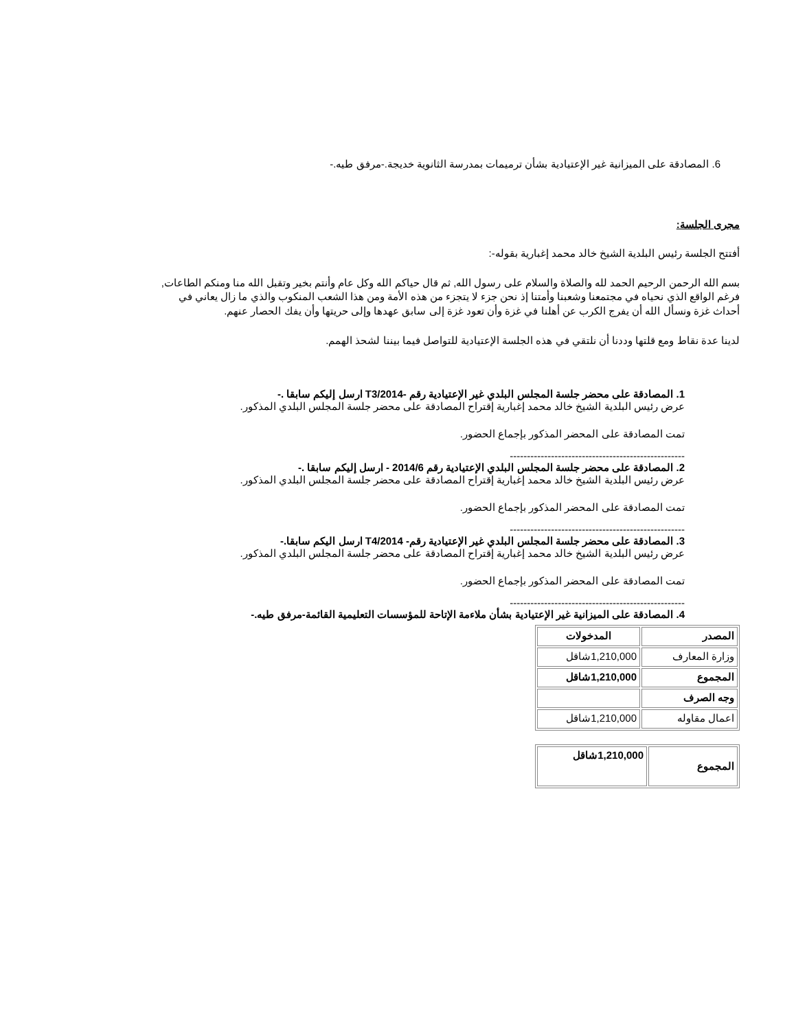6. المصادقة على الميزانية غير الإعتيادية بشأن ترميمات بمدرسة الثانوية خديجة.-مرفق طيه.-
مجرى الجلسة:
أفتتح الجلسة رئيس البلدية الشيخ خالد محمد إغبارية بقوله-:
بسم الله الرحمن الرحيم الحمد لله والصلاة والسلام على رسول الله, ثم قال حياكم الله وكل عام وأنتم بخير وتقبل الله منا ومنكم الطاعات, فرغم الواقع الذي نحياه في مجتمعنا وشعبنا وأمتنا إذ نحن جزء لا يتجزء من هذه الأمة ومن هذا الشعب المنكوب والذي ما زال يعاني في أحداث غزة ونسأل الله أن يفرج الكرب عن أهلنا في غزة وأن تعود غزة إلى سابق عهدها وإلى حريتها وأن يفك الحصار عنهم.
لدينا عدة نقاط ومع قلتها وددنا أن نلتقي في هذه الجلسة الإعتيادية للتواصل فيما بيننا لشحذ الهمم.
1. المصادقة على محضر جلسة المجلس البلدي غير الإعتيادية رقم -T3/2014 ارسل إليكم سابقا .-
عرض رئيس البلدية الشيخ خالد محمد إغبارية إقتراح المصادقة على محضر جلسة المجلس البلدي المذكور.
تمت المصادقة على المحضر المذكور بإجماع الحضور.
---------------------------------------------------
2. المصادقة على محضر جلسة المجلس البلدي الإعتيادية رقم 2014/6 - ارسل إليكم سابقا .-
عرض رئيس البلدية الشيخ خالد محمد إغبارية إقتراح المصادقة على محضر جلسة المجلس البلدي المذكور.
تمت المصادقة على المحضر المذكور بإجماع الحضور.
---------------------------------------------------
3. المصادقة على محضر جلسة المجلس البلدي غير الإعتيادية رقم- T4/2014 ارسل اليكم سابقا.-
عرض رئيس البلدية الشيخ خالد محمد إغبارية إقتراح المصادقة على محضر جلسة المجلس البلدي المذكور.
تمت المصادقة على المحضر المذكور بإجماع الحضور.
---------------------------------------------------
4. المصادقة على الميزانية غير الإعتيادية بشأن ملاءمة الإتاحة للمؤسسات التعليمية القائمة-مرفق طيه.-
| المصدر | المدخولات |
| وزارة المعارف | 1,210,000شاقل |
| المجموع | 1,210,000شاقل |
| وجه الصرف | |
| اعمال مقاوله | 1,210,000شاقل |
| المجموع | 1,210,000شاقل |